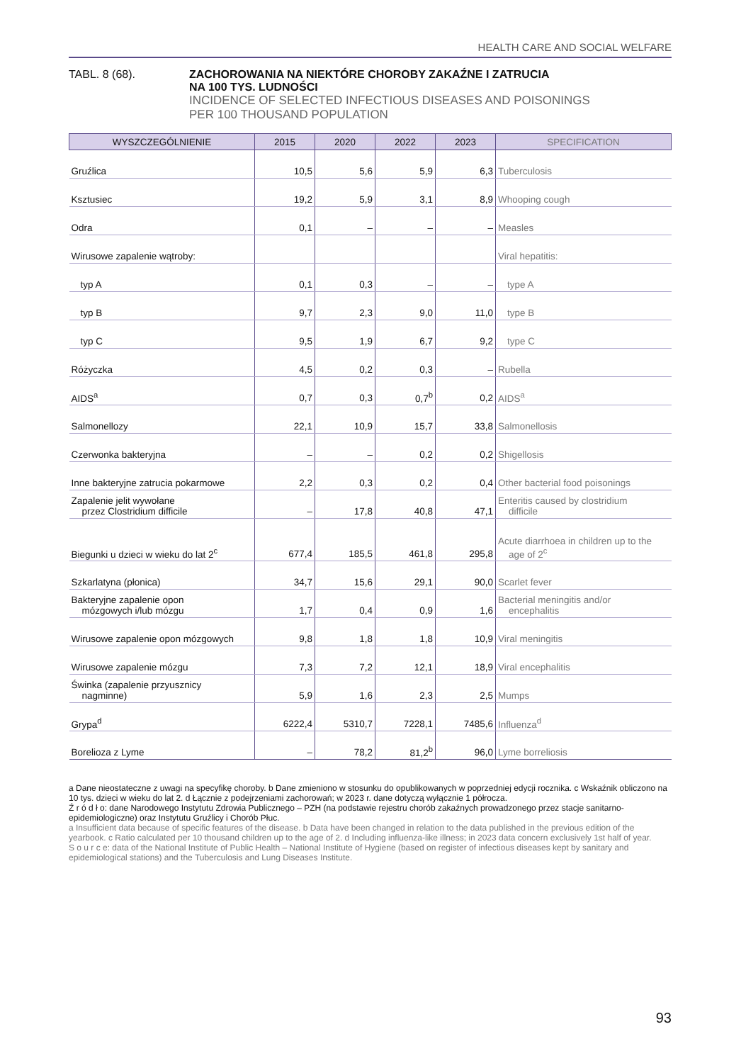HEALTH CARE AND SOCIAL WELFARE
TABL. 8 (68). ZACHOROWANIA NA NIEKTÓRE CHOROBY ZAKAŹNE I ZATRUCIA
NA 100 TYS. LUDNOŚCI
INCIDENCE OF SELECTED INFECTIOUS DISEASES AND POISONINGS
PER 100 THOUSAND POPULATION
| WYSZCZEGÓLNIENIE | 2015 | 2020 | 2022 | 2023 | SPECIFICATION |
| --- | --- | --- | --- | --- | --- |
| Gruźlica | 10,5 | 5,6 | 5,9 | 6,3 | Tuberculosis |
| Ksztusiec | 19,2 | 5,9 | 3,1 | 8,9 | Whooping cough |
| Odra | 0,1 | – | – | – | Measles |
| Wirusowe zapalenie wątroby: | | | | | Viral hepatitis: |
| typ A | 0,1 | 0,3 | – | – | type A |
| typ B | 9,7 | 2,3 | 9,0 | 11,0 | type B |
| typ C | 9,5 | 1,9 | 6,7 | 9,2 | type C |
| Różyczka | 4,5 | 0,2 | 0,3 | – | Rubella |
| AIDS<sup>a</sup> | 0,7 | 0,3 | 0,7<sup>b</sup> | 0,2 | AIDS<sup>a</sup> |
| Salmonellozy | 22,1 | 10,9 | 15,7 | 33,8 | Salmonellosis |
| Czerwonka bakteryjna | – | – | 0,2 | 0,2 | Shigellosis |
| Inne bakteryjne zatrucia pokarmowe | 2,2 | 0,3 | 0,2 | 0,4 | Other bacterial food poisonings |
| Zapalenie jelit wywołane przez Clostridium difficile | – | 17,8 | 40,8 | 47,1 | Enteritis caused by clostridium difficile |
| Biegunki u dzieci w wieku do lat 2<sup>c</sup> | 677,4 | 185,5 | 461,8 | 295,8 | Acute diarrhoea in children up to the age of 2<sup>c</sup> |
| Szkarlatyna (płonica) | 34,7 | 15,6 | 29,1 | 90,0 | Scarlet fever |
| Bakteryjne zapalenie opon mózgowych i/lub mózgu | 1,7 | 0,4 | 0,9 | 1,6 | Bacterial meningitis and/or encephalitis |
| Wirusowe zapalenie opon mózgowych | 9,8 | 1,8 | 1,8 | 10,9 | Viral meningitis |
| Wirusowe zapalenie mózgu | 7,3 | 7,2 | 12,1 | 18,9 | Viral encephalitis |
| Świnka (zapalenie przyusznicy nagminne) | 5,9 | 1,6 | 2,3 | 2,5 | Mumps |
| Grypa<sup>d</sup> | 6222,4 | 5310,7 | 7228,1 | 7485,6 | Influenza<sup>d</sup> |
| Borelioza z Lyme | – | 78,2 | 81,2<sup>b</sup> | 96,0 | Lyme borreliosis |
a Dane nieostateczne z uwagi na specyfikę choroby. b Dane zmieniono w stosunku do opublikowanych w poprzedniej edycji rocznika. c Wskaźnik obliczono na 10 tys. dzieci w wieku do lat 2. d Łącznie z podejrzeniami zachorowań; w 2023 r. dane dotyczą wyłącznie 1 półrocza.
Ź r ó d ł o: dane Narodowego Instytutu Zdrowia Publicznego – PZH (na podstawie rejestru chorób zakaźnych prowadzonego przez stacje sanitarno-epidemiologiczne) oraz Instytutu Gruźlicy i Chorób Płuc.
a Insufficient data because of specific features of the disease. b Data have been changed in relation to the data published in the previous edition of the yearbook. c Ratio calculated per 10 thousand children up to the age of 2. d Including influenza-like illness; in 2023 data concern exclusively 1st half of year.
S o u r c e: data of the National Institute of Public Health – National Institute of Hygiene (based on register of infectious diseases kept by sanitary and epidemiological stations) and the Tuberculosis and Lung Diseases Institute.
93